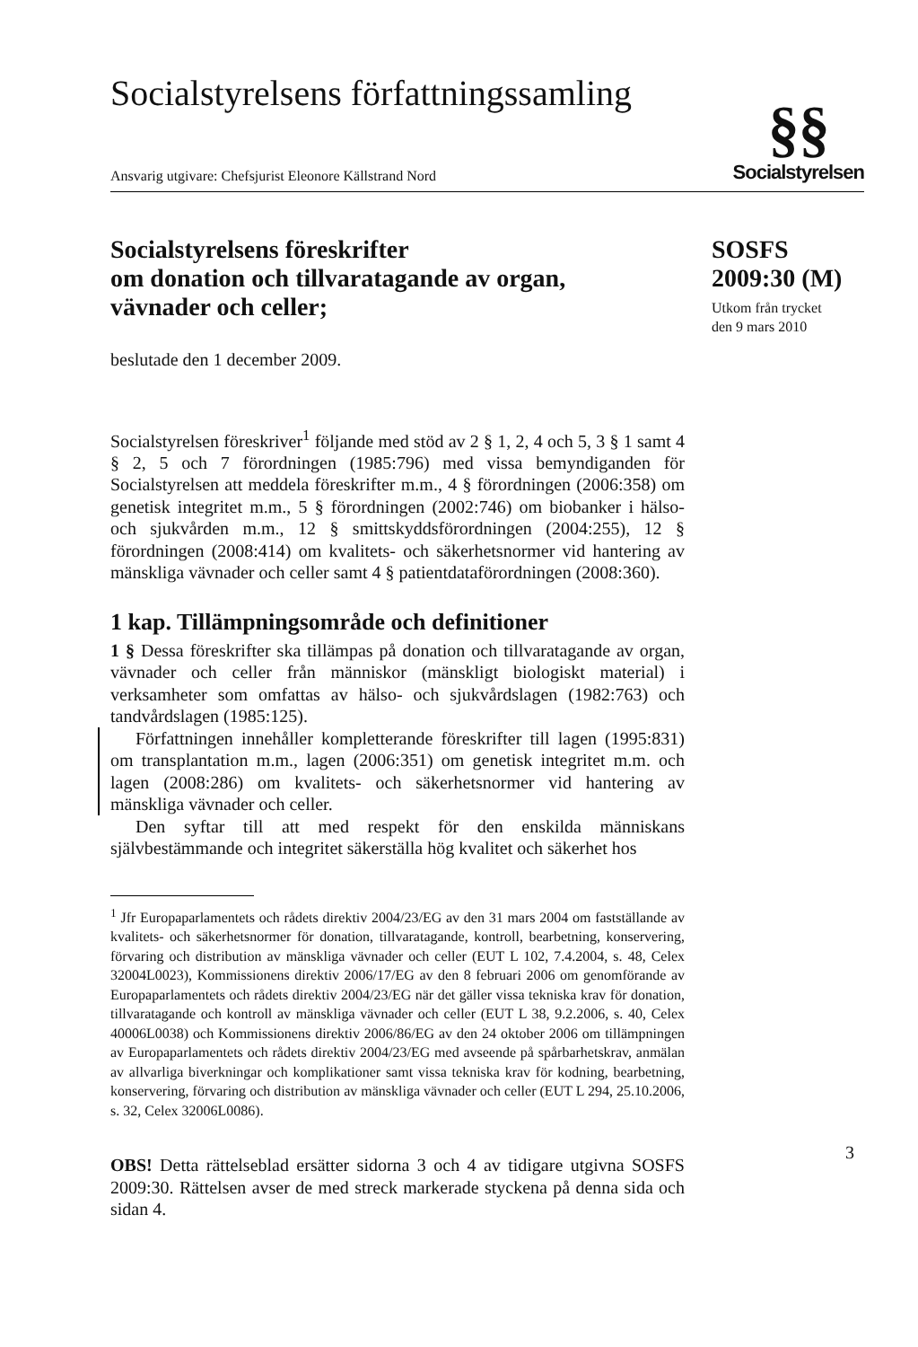Socialstyrelsens författningssamling
Ansvarig utgivare: Chefsjurist Eleonore Källstrand Nord
§§
Socialstyrelsen
Socialstyrelsens föreskrifter
om donation och tillvaratagande av organ,
vävnader och celler;
beslutade den 1 december 2009.
Socialstyrelsen föreskriver<sup>1</sup> följande med stöd av 2 § 1, 2, 4 och 5, 3 § 1 samt 4 § 2, 5 och 7 förordningen (1985:796) med vissa bemyndiganden för Socialstyrelsen att meddela föreskrifter m.m., 4 § förordningen (2006:358) om genetisk integritet m.m., 5 § förordningen (2002:746) om biobanker i hälso- och sjukvården m.m., 12 § smittskyddsförordningen (2004:255), 12 § förordningen (2008:414) om kvalitets- och säkerhetsnormer vid hantering av mänskliga vävnader och celler samt 4 § patientdataförordningen (2008:360).
1 kap. Tillämpningsområde och definitioner
1 § Dessa föreskrifter ska tillämpas på donation och tillvaratagande av organ, vävnader och celler från människor (mänskligt biologiskt material) i verksamheter som omfattas av hälso- och sjukvårdslagen (1982:763) och tandvårdslagen (1985:125).
Författningen innehåller kompletterande föreskrifter till lagen (1995:831) om transplantation m.m., lagen (2006:351) om genetisk integritet m.m. och lagen (2008:286) om kvalitets- och säkerhetsnormer vid hantering av mänskliga vävnader och celler.
Den syftar till att med respekt för den enskilda människans självbestämmande och integritet säkerställa hög kvalitet och säkerhet hos
<sup>1</sup> Jfr Europaparlamentets och rådets direktiv 2004/23/EG av den 31 mars 2004 om fastställande av kvalitets- och säkerhetsnormer för donation, tillvaratagande, kontroll, bearbetning, konservering, förvaring och distribution av mänskliga vävnader och celler (EUT L 102, 7.4.2004, s. 48, Celex 32004L0023), Kommissionens direktiv 2006/17/EG av den 8 februari 2006 om genomförande av Europaparlamentets och rådets direktiv 2004/23/EG när det gäller vissa tekniska krav för donation, tillvaratagande och kontroll av mänskliga vävnader och celler (EUT L 38, 9.2.2006, s. 40, Celex 40006L0038) och Kommissionens direktiv 2006/86/EG av den 24 oktober 2006 om tillämpningen av Europaparlamentets och rådets direktiv 2004/23/EG med avseende på spårbarhetskrav, anmälan av allvarliga biverkningar och komplikationer samt vissa tekniska krav för kodning, bearbetning, konservering, förvaring och distribution av mänskliga vävnader och celler (EUT L 294, 25.10.2006, s. 32, Celex 32006L0086).
OBS! Detta rättelseblad ersätter sidorna 3 och 4 av tidigare utgivna SOSFS 2009:30. Rättelsen avser de med streck markerade styckena på denna sida och sidan 4.
SOSFS
2009:30 (M)
Utkom från trycket
den 9 mars 2010
3